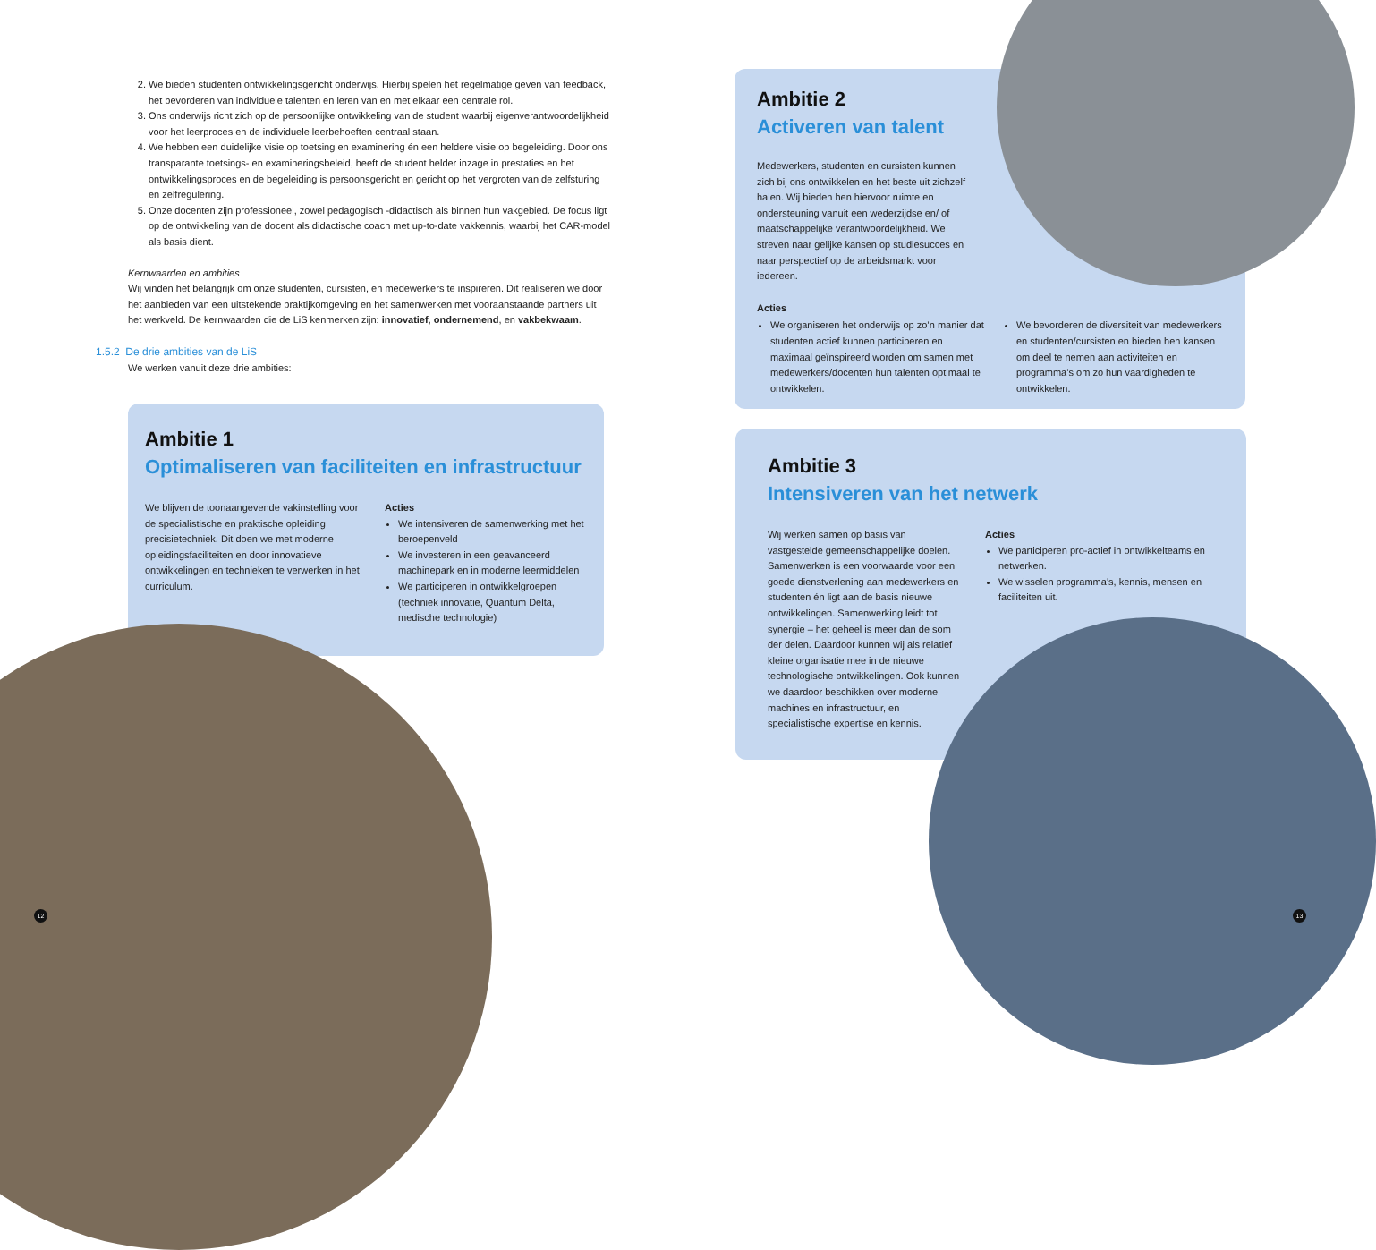2. We bieden studenten ontwikkelingsgericht onderwijs. Hierbij spelen het regelmatige geven van feedback, het bevorderen van individuele talenten en leren van en met elkaar een centrale rol.
3. Ons onderwijs richt zich op de persoonlijke ontwikkeling van de student waarbij eigenverantwoordelijkheid voor het leerproces en de individuele leerbehoeften centraal staan.
4. We hebben een duidelijke visie op toetsing en examinering én een heldere visie op begeleiding. Door ons transparante toetsings- en examineringsbeleid, heeft de student helder inzage in prestaties en het ontwikkelingsproces en de begeleiding is persoonsgericht en gericht op het vergroten van de zelfsturing en zelfregulering.
5. Onze docenten zijn professioneel, zowel pedagogisch -didactisch als binnen hun vakgebied. De focus ligt op de ontwikkeling van de docent als didactische coach met up-to-date vakkennis, waarbij het CAR-model als basis dient.
Kernwaarden en ambities
Wij vinden het belangrijk om onze studenten, cursisten, en medewerkers te inspireren. Dit realiseren we door het aanbieden van een uitstekende praktijkomgeving en het samenwerken met vooraanstaande partners uit het werkveld. De kernwaarden die de LiS kenmerken zijn: innovatief, ondernemend, en vakbekwaam.
1.5.2 De drie ambities van de LiS
We werken vanuit deze drie ambities:
Ambitie 1
Optimaliseren van faciliteiten en infrastructuur
We blijven de toonaangevende vakinstelling voor de specialistische en praktische opleiding precisietechniek. Dit doen we met moderne opleidingsfaciliteiten en door innovatieve ontwikkelingen en technieken te verwerken in het curriculum.
Acties
We intensiveren de samenwerking met het beroepenveld
We investeren in een geavanceerd machinepark en in moderne leermiddelen
We participeren in ontwikkelgroepen (techniek innovatie, Quantum Delta, medische technologie)
12
Ambitie 2
Activeren van talent
Medewerkers, studenten en cursisten kunnen zich bij ons ontwikkelen en het beste uit zichzelf halen. Wij bieden hen hiervoor ruimte en ondersteuning vanuit een wederzijdse en/ of maatschappelijke verantwoordelijkheid. We streven naar gelijke kansen op studiesucces en naar perspectief op de arbeidsmarkt voor iedereen.
Acties
We organiseren het onderwijs op zo’n manier dat studenten actief kunnen participeren en maximaal geïnspireerd worden om samen met medewerkers/docenten hun talenten optimaal te ontwikkelen.
We bevorderen de diversiteit van medewerkers en studenten/cursisten en bieden hen kansen om deel te nemen aan activiteiten en programma’s om zo hun vaardigheden te ontwikkelen.
Ambitie 3
Intensiveren van het netwerk
Wij werken samen op basis van vastgestelde gemeenschappelijke doelen. Samenwerken is een voorwaarde voor een goede dienstverlening aan medewerkers en studenten én ligt aan de basis nieuwe ontwikkelingen. Samenwerking leidt tot synergie – het geheel is meer dan de som der delen. Daardoor kunnen wij als relatief kleine organisatie mee in de nieuwe technologische ontwikkelingen. Ook kunnen we daardoor beschikken over moderne machines en infrastructuur, en specialistische expertise en kennis.
Acties
We participeren pro-actief in ontwikkelteams en netwerken.
We wisselen programma’s, kennis, mensen en faciliteiten uit.
13